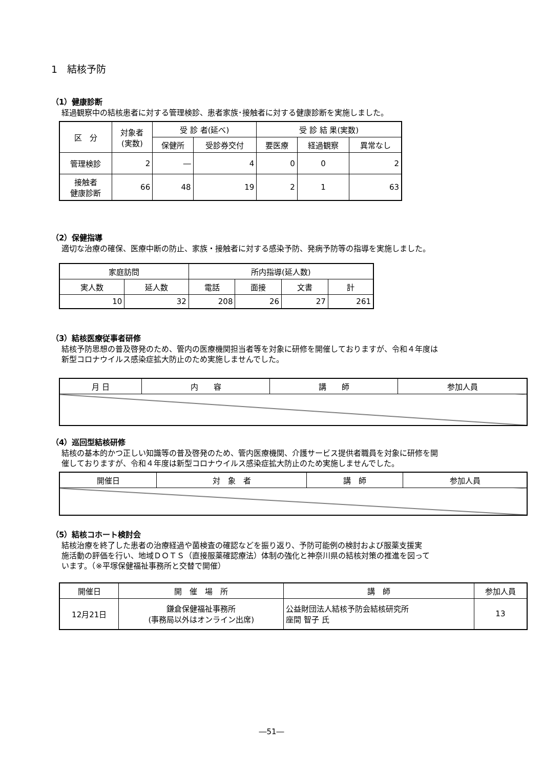1　結核予防
（1）健康診断
経過観察中の結核患者に対する管理検診、患者家族･接触者に対する健康診断を実施しました。
| 区 分 | 対象者 (実数) | 受 診 者(延べ) | | 受 診 結 果(実数) | | |
| --- | --- | --- | --- | --- | --- | --- |
| | | 保健所 | 受診券交付 | 要医療 | 経過観察 | 異常なし |
| 管理検診 | 2 | ― | 4 | 0 | 0 | 2 |
| 接触者 健康診断 | 66 | 48 | 19 | 2 | 1 | 63 |
（2）保健指導
適切な治療の確保、医療中断の防止、家族・接触者に対する感染予防、発病予防等の指導を実施しました。
| 家庭訪問 | | 所内指導(延人数) | | | |
| --- | --- | --- | --- | --- | --- |
| 実人数 | 延人数 | 電話 | 面接 | 文書 | 計 |
| 10 | 32 | 208 | 26 | 27 | 261 |
（3）結核医療従事者研修
結核予防思想の普及啓発のため、管内の医療機関担当者等を対象に研修を開催しておりますが、令和４年度は
新型コロナウイルス感染症拡大防止のため実施しませんでした。
| 月 日 | 内 容 | 講 師 | 参加人員 |
| --- | --- | --- | --- |
（4）巡回型結核研修
結核の基本的かつ正しい知識等の普及啓発のため、管内医療機関、介護サービス提供者職員を対象に研修を開
催しておりますが、令和４年度は新型コロナウイルス感染症拡大防止のため実施しませんでした。
| 開催日 | 対 象 者 | 講 師 | 参加人員 |
| --- | --- | --- | --- |
（5）結核コホート検討会
結核治療を終了した患者の治療経過や菌検査の確認などを振り返り、予防可能例の検討および服薬支援実
施活動の評価を行い、地域ＤＯＴＳ（直接服薬確認療法）体制の強化と神奈川県の結核対策の推進を図って
います。（※平塚保健福祉事務所と交替で開催）
| 開催日 | 開 催 場 所 | 講 師 | 参加人員 |
| --- | --- | --- | --- |
| 12月21日 | 鎌倉保健福祉事務所 (事務局以外はオンライン出席) | 公益財団法人結核予防会結核研究所 座間 智子 氏 | 13 |
―51―